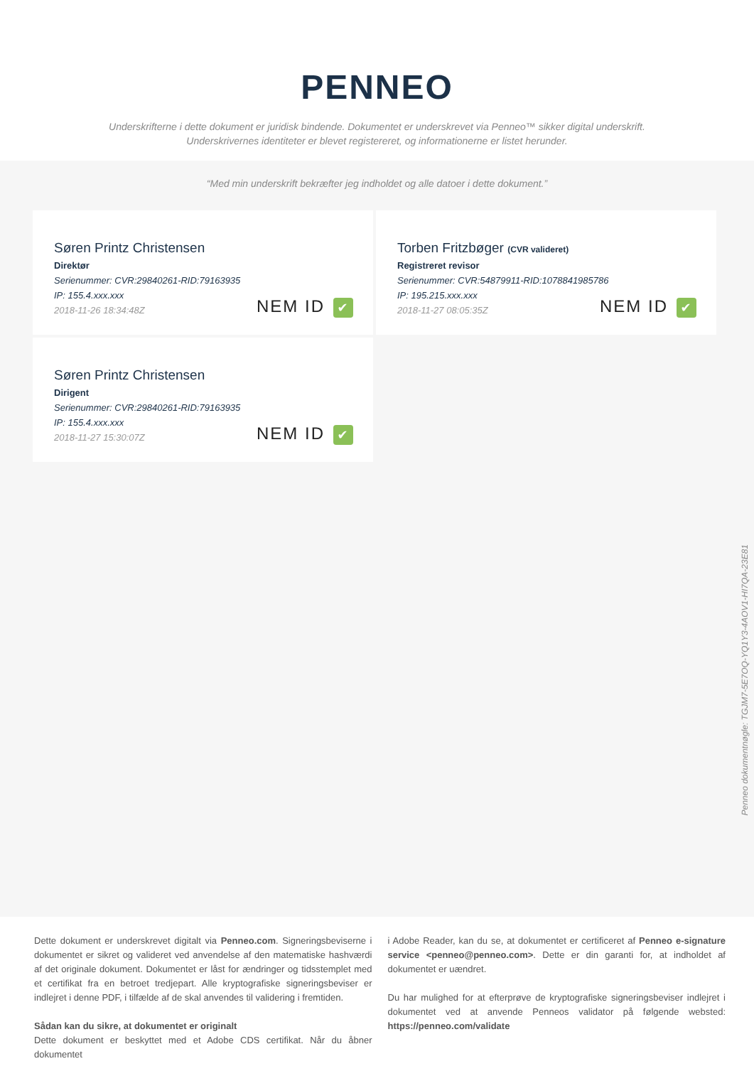PENNEO
Underskrifterne i dette dokument er juridisk bindende. Dokumentet er underskrevet via Penneo™ sikker digital underskrift.
Underskrivernes identiteter er blevet registereret, og informationerne er listet herunder.
“Med min underskrift bekræfter jeg indholdet og alle datoer i dette dokument.”
Søren Printz Christensen
Direktør
Serienummer: CVR:29840261-RID:79163935
IP: 155.4.xxx.xxx
2018-11-26 18:34:48Z
NEM ID ✔
Torben Fritzbøger (CVR valideret)
Registreret revisor
Serienummer: CVR:54879911-RID:1078841985786
IP: 195.215.xxx.xxx
2018-11-27 08:05:35Z
NEM ID ✔
Søren Printz Christensen
Dirigent
Serienummer: CVR:29840261-RID:79163935
IP: 155.4.xxx.xxx
2018-11-27 15:30:07Z
NEM ID ✔
Penneo dokumentnøgle: TGJM7-5E7OQ-YQ1Y3-4AOV1-HI7QA-23E81
Dette dokument er underskrevet digitalt via Penneo.com. Signeringsbeviserne i dokumentet er sikret og valideret ved anvendelse af den matematiske hashværdi af det originale dokument. Dokumentet er låst for ændringer og tidsstemplet med et certifikat fra en betroet tredjepart. Alle kryptografiske signeringsbeviser er indlejret i denne PDF, i tilfælde af de skal anvendes til validering i fremtiden.
Sådan kan du sikre, at dokumentet er originalt
Dette dokument er beskyttet med et Adobe CDS certifikat. Når du åbner dokumentet
i Adobe Reader, kan du se, at dokumentet er certificeret af Penneo e-signature service <penneo@penneo.com>. Dette er din garanti for, at indholdet af dokumentet er uændret.
Du har mulighed for at efterprøve de kryptografiske signeringsbeviser indlejret i dokumentet ved at anvende Penneos validator på følgende websted: https://penneo.com/validate